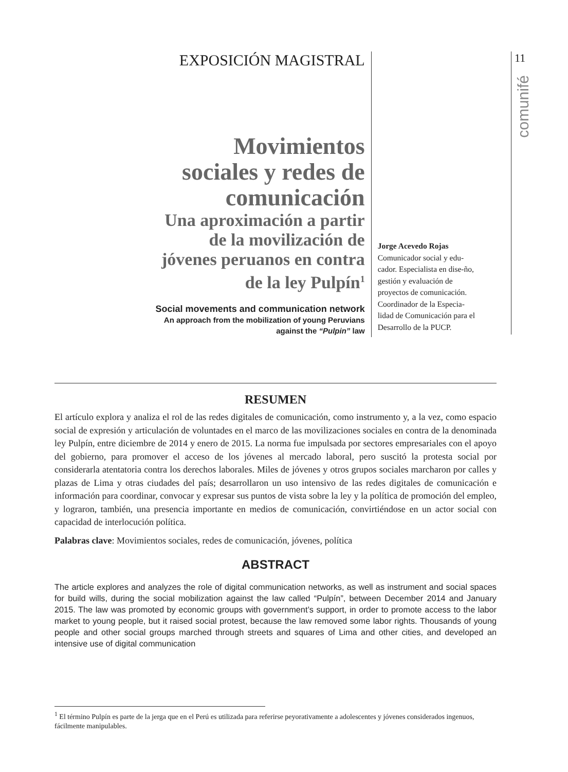EXPOSICIÓN MAGISTRAL
Movimientos
sociales y redes de
comunicación
Una aproximación a partir
de la movilización de
jóvenes peruanos en contra
de la ley Pulpín<sup>1</sup>
Social movements and communication network
An approach from the mobilization of young Peruvians
against the “Pulpin” law
Jorge Acevedo Rojas
Comunicador social y edu-cador. Especialista en dise-ño, gestión y evaluación de proyectos de comunicación. Coordinador de la Especia-lidad de Comunicación para el Desarrollo de la PUCP.
11
comunifé
RESUMEN
El artículo explora y analiza el rol de las redes digitales de comunicación, como instrumento y, a la vez, como espacio social de expresión y articulación de voluntades en el marco de las movilizaciones sociales en contra de la denominada ley Pulpín, entre diciembre de 2014 y enero de 2015. La norma fue impulsada por sectores empresariales con el apoyo del gobierno, para promover el acceso de los jóvenes al mercado laboral, pero suscitó la protesta social por considerarla atentatoria contra los derechos laborales. Miles de jóvenes y otros grupos sociales marcharon por calles y plazas de Lima y otras ciudades del país; desarrollaron un uso intensivo de las redes digitales de comunicación e información para coordinar, convocar y expresar sus puntos de vista sobre la ley y la política de promoción del empleo, y lograron, también, una presencia importante en medios de comunicación, convirtiéndose en un actor social con capacidad de interlocución política.
Palabras clave: Movimientos sociales, redes de comunicación, jóvenes, política
ABSTRACT
The article explores and analyzes the role of digital communication networks, as well as instrument and social spaces for build wills, during the social mobilization against the law called “Pulpín”, between December 2014 and January 2015. The law was promoted by economic groups with government’s support, in order to promote access to the labor market to young people, but it raised social protest, because the law removed some labor rights. Thousands of young people and other social groups marched through streets and squares of Lima and other cities, and developed an intensive use of digital communication
<sup>1</sup> El término Pulpín es parte de la jerga que en el Perú es utilizada para referirse peyorativamente a adolescentes y jóvenes considerados ingenuos, fácilmente manipulables.